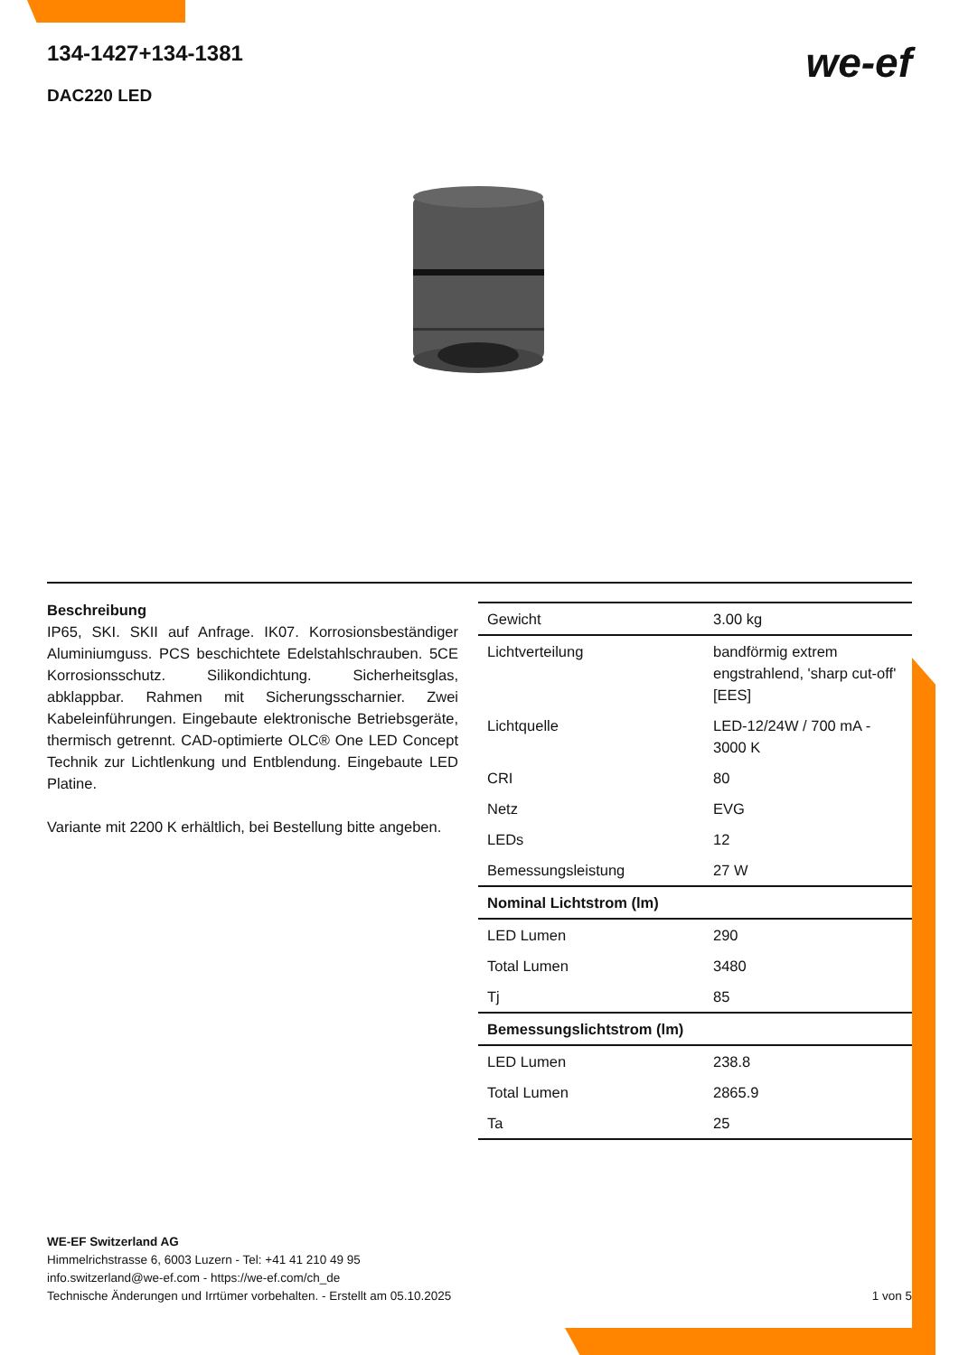134-1427+134-1381
DAC220 LED
we-ef
Beschreibung
IP65, SKI. SKII auf Anfrage. IK07. Korrosionsbeständiger Aluminiumguss. PCS beschichtete Edelstahlschrauben. 5CE Korrosionsschutz. Silikondichtung. Sicherheitsglas, abklappbar. Rahmen mit Sicherungsscharnier. Zwei Kabeleinführungen. Eingebaute elektronische Betriebsgeräte, thermisch getrennt. CAD-optimierte OLC® One LED Concept Technik zur Lichtlenkung und Entblendung. Eingebaute LED Platine.
Variante mit 2200 K erhältlich, bei Bestellung bitte angeben.
| Gewicht | 3.00 kg |
| Lichtverteilung | bandförmig extrem engstrahlend, 'sharp cut-off' [EES] |
| Lichtquelle | LED-12/24W / 700 mA - 3000 K |
| CRI | 80 |
| Netz | EVG |
| LEDs | 12 |
| Bemessungsleistung | 27 W |
| Nominal Lichtstrom (lm) | |
| LED Lumen | 290 |
| Total Lumen | 3480 |
| Tj | 85 |
| Bemessungslichtstrom (lm) | |
| LED Lumen | 238.8 |
| Total Lumen | 2865.9 |
| Ta | 25 |
WE-EF Switzerland AG
Himmelrichstrasse 6, 6003 Luzern - Tel: +41 41 210 49 95
info.switzerland@we-ef.com - https://we-ef.com/ch_de
Technische Änderungen und Irrtümer vorbehalten. - Erstellt am 05.10.2025 1 von 5